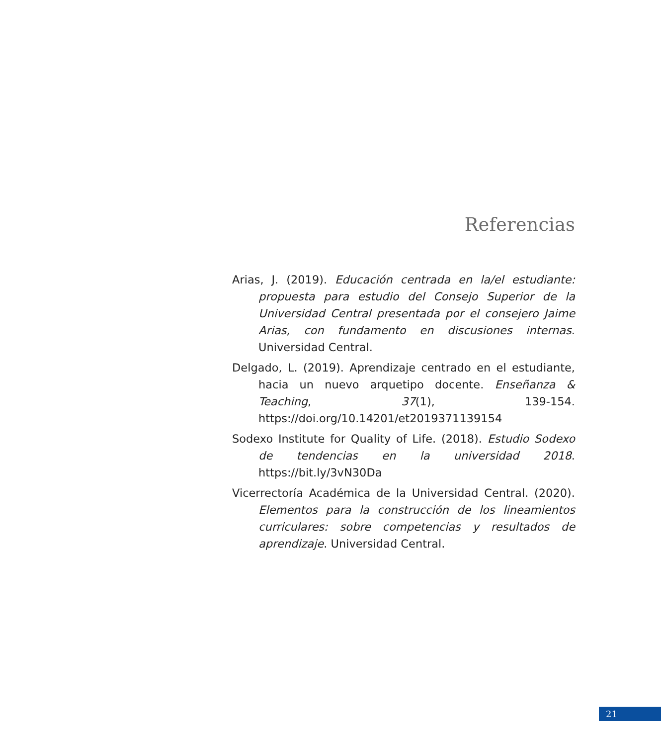Referencias
Arias, J. (2019). Educación centrada en la/el estudiante: propuesta para estudio del Consejo Superior de la Universidad Central presentada por el consejero Jaime Arias, con fundamento en discusiones internas. Universidad Central.
Delgado, L. (2019). Aprendizaje centrado en el estudiante, hacia un nuevo arquetipo docente. Enseñanza & Teaching, 37(1), 139-154. https://doi.org/10.14201/et2019371139154
Sodexo Institute for Quality of Life. (2018). Estudio Sodexo de tendencias en la universidad 2018. https://bit.ly/3vN30Da
Vicerrectoría Académica de la Universidad Central. (2020). Elementos para la construcción de los lineamientos curriculares: sobre competencias y resultados de aprendizaje. Universidad Central.
21